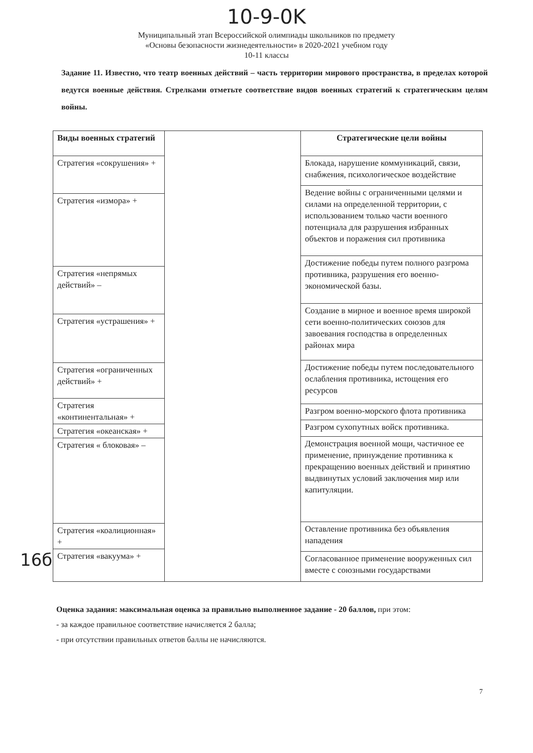10-9-0K
Муниципальный этап Всероссийской олимпиады школьников по предмету
«Основы безопасности жизнедеятельности» в 2020-2021 учебном году
10-11 классы
Задание 11. Известно, что театр военных действий – часть территории мирового пространства, в пределах которой ведутся военные действия. Стрелками отметьте соответствие видов военных стратегий к стратегическим целям войны.
| Виды военных стратегий |
| --- |
| Стратегия «сокрушения» + |
| Стратегия «измора» + |
| Стратегия «непрямых действий» – |
| Стратегия «устрашения» + |
| Стратегия «ограниченных действий» + |
| Стратегия «континентальная» + |
| Стратегия «океанская» + |
| Стратегия « блоковая» – |
| Стратегия «коалиционная» + |
| Стратегия «вакуума» + |
| Стратегические цели войны |
| --- |
| Блокада, нарушение коммуникаций, связи, снабжения, психологическое воздействие |
| Ведение войны с ограниченными целями и силами на определенной территории, с использованием только части военного потенциала для разрушения избранных объектов и поражения сил противника |
| Достижение победы путем полного разгрома противника, разрушения его военно-экономической базы. |
| Создание в мирное и военное время широкой сети военно-политических союзов для завоевания господства в определенных районах мира |
| Достижение победы путем последовательного ослабления противника, истощения его ресурсов |
| Разгром военно-морского флота противника |
| Разгром сухопутных войск противника. |
| Демонстрация военной мощи, частичное ее применение, принуждение противника к прекращению военных действий и принятию выдвинутых условий заключения мир или капитуляции. |
| Оставление противника без объявления нападения |
| Согласованное применение вооруженных сил вместе с союзными государствами |
16б
Оценка задания: максимальная оценка за правильно выполненное задание - 20 баллов, при этом:
- за каждое правильное соответствие начисляется 2 балла;
- при отсутствии правильных ответов баллы не начисляются.
7